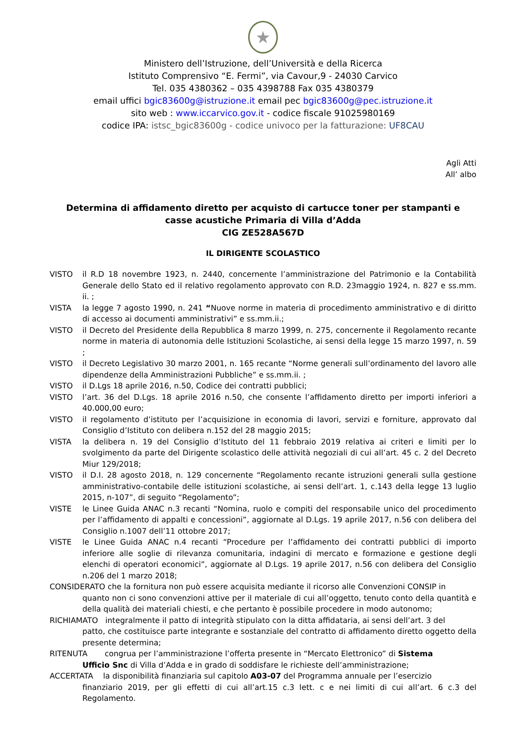★
Ministero dell’Istruzione, dell’Università e della Ricerca
Istituto Comprensivo “E. Fermi”, via Cavour,9 - 24030 Carvico
Tel. 035 4380362 – 035 4398788 Fax 035 4380379
email uffici bgic83600g@istruzione.it email pec bgic83600g@pec.istruzione.it
sito web : www.iccarvico.gov.it - codice fiscale 91025980169
codice IPA: istsc_bgic83600g - codice univoco per la fatturazione: UF8CAU
Agli Atti
All’ albo
Determina di affidamento diretto per acquisto di cartucce toner per stampanti e
casse acustiche Primaria di Villa d’Adda
CIG ZE528A567D
IL DIRIGENTE SCOLASTICO
VISTO il R.D 18 novembre 1923, n. 2440, concernente l’amministrazione del Patrimonio e la Contabilità Generale dello Stato ed il relativo regolamento approvato con R.D. 23maggio 1924, n. 827 e ss.mm. ii. ;
VISTA la legge 7 agosto 1990, n. 241 “Nuove norme in materia di procedimento amministrativo e di diritto di accesso ai documenti amministrativi” e ss.mm.ii.;
VISTO il Decreto del Presidente della Repubblica 8 marzo 1999, n. 275, concernente il Regolamento recante norme in materia di autonomia delle Istituzioni Scolastiche, ai sensi della legge 15 marzo 1997, n. 59 ;
VISTO il Decreto Legislativo 30 marzo 2001, n. 165 recante “Norme generali sull’ordinamento del lavoro alle dipendenze della Amministrazioni Pubbliche” e ss.mm.ii. ;
VISTO il D.Lgs 18 aprile 2016, n.50, Codice dei contratti pubblici;
VISTO l’art. 36 del D.Lgs. 18 aprile 2016 n.50, che consente l’affidamento diretto per importi inferiori a 40.000,00 euro;
VISTO il regolamento d’istituto per l’acquisizione in economia di lavori, servizi e forniture, approvato dal Consiglio d’Istituto con delibera n.152 del 28 maggio 2015;
VISTA la delibera n. 19 del Consiglio d’Istituto del 11 febbraio 2019 relativa ai criteri e limiti per lo svolgimento da parte del Dirigente scolastico delle attività negoziali di cui all’art. 45 c. 2 del Decreto Miur 129/2018;
VISTO il D.I. 28 agosto 2018, n. 129 concernente “Regolamento recante istruzioni generali sulla gestione amministrativo-contabile delle istituzioni scolastiche, ai sensi dell’art. 1, c.143 della legge 13 luglio 2015, n-107”, di seguito “Regolamento”;
VISTE le Linee Guida ANAC n.3 recanti “Nomina, ruolo e compiti del responsabile unico del procedimento per l’affidamento di appalti e concessioni”, aggiornate al D.Lgs. 19 aprile 2017, n.56 con delibera del Consiglio n.1007 dell’11 ottobre 2017;
VISTE le Linee Guida ANAC n.4 recanti “Procedure per l’affidamento dei contratti pubblici di importo inferiore alle soglie di rilevanza comunitaria, indagini di mercato e formazione e gestione degli elenchi di operatori economici”, aggiornate al D.Lgs. 19 aprile 2017, n.56 con delibera del Consiglio n.206 del 1 marzo 2018;
CONSIDERATO che la fornitura non può essere acquisita mediante il ricorso alle Convenzioni CONSIP in
quanto non ci sono convenzioni attive per il materiale di cui all’oggetto, tenuto conto della quantità e della qualità dei materiali chiesti, e che pertanto è possibile procedere in modo autonomo;
RICHIAMATO integralmente il patto di integrità stipulato con la ditta affidataria, ai sensi dell’art. 3 del
patto, che costituisce parte integrante e sostanziale del contratto di affidamento diretto oggetto della presente determina;
RITENUTA congrua per l’amministrazione l’offerta presente in “Mercato Elettronico” di Sistema
Ufficio Snc di Villa d’Adda e in grado di soddisfare le richieste dell’amministrazione;
ACCERTATA la disponibilità finanziaria sul capitolo A03-07 del Programma annuale per l’esercizio
finanziario 2019, per gli effetti di cui all’art.15 c.3 lett. c e nei limiti di cui all’art. 6 c.3 del Regolamento.